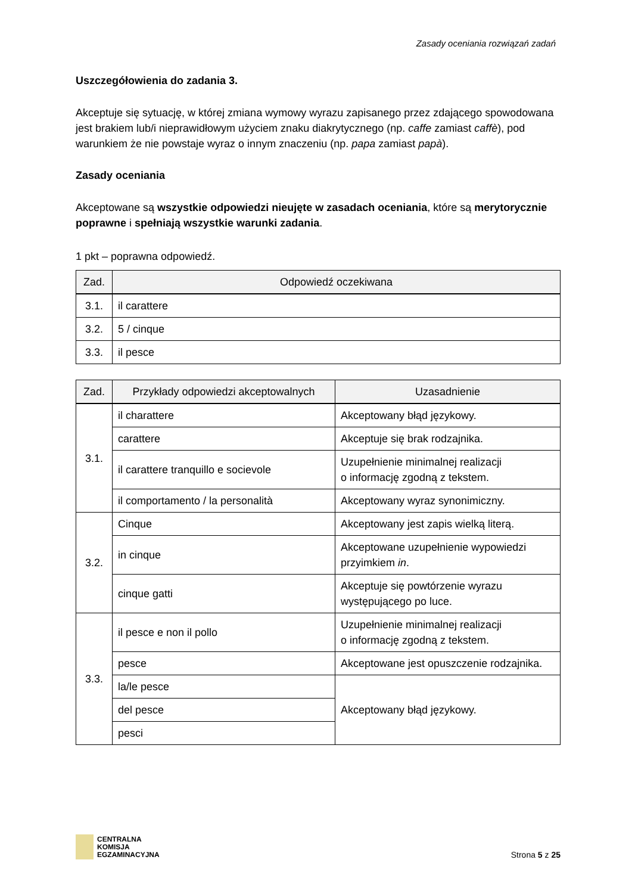Zasady oceniania rozwiązań zadań
Uszczegółowienia do zadania 3.
Akceptuje się sytuację, w której zmiana wymowy wyrazu zapisanego przez zdającego spowodowana jest brakiem lub/i nieprawidłowym użyciem znaku diakrytycznego (np. caffe zamiast caffè), pod warunkiem że nie powstaje wyraz o innym znaczeniu (np. papa zamiast papà).
Zasady oceniania
Akceptowane są wszystkie odpowiedzi nieujęte w zasadach oceniania, które są merytorycznie poprawne i spełniają wszystkie warunki zadania.
1 pkt – poprawna odpowiedź.
| Zad. | Odpowiedź oczekiwana |
| --- | --- |
| 3.1. | il carattere |
| 3.2. | 5 / cinque |
| 3.3. | il pesce |
| Zad. | Przykłady odpowiedzi akceptowalnych | Uzasadnienie |
| --- | --- | --- |
| 3.1. | il charattere | Akceptowany błąd językowy. |
| | carattere | Akceptuje się brak rodzajnika. |
| | il carattere tranquillo e socievole | Uzupełnienie minimalnej realizacji o informację zgodną z tekstem. |
| | il comportamento / la personalità | Akceptowany wyraz synonimiczny. |
| 3.2. | Cinque | Akceptowany jest zapis wielką literą. |
| | in cinque | Akceptowane uzupełnienie wypowiedzi przyimkiem in . |
| | cinque gatti | Akceptuje się powtórzenie wyrazu występującego po luce. |
| 3.3. | il pesce e non il pollo | Uzupełnienie minimalnej realizacji o informację zgodną z tekstem. |
| | pesce | Akceptowane jest opuszczenie rodzajnika. |
| | la/le pesce | Akceptowany błąd językowy. |
| | del pesce | |
| | pesci | |
CENTRALNA
KOMISJA
EGZAMINACYJNA
Strona 5 z 25